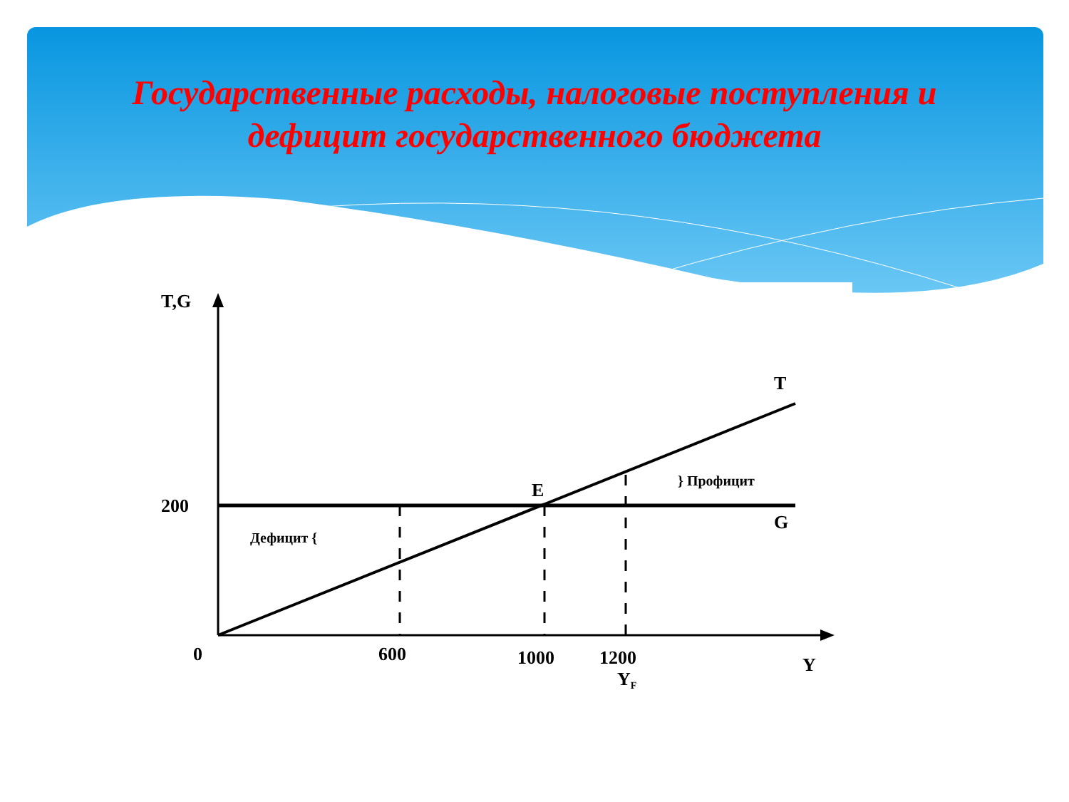Государственные расходы, налоговые поступления и дефицит государственного бюджета
T,G
200
T
G
E
} Профицит
Дефицит {
0
600
1000
1200
YF
Y